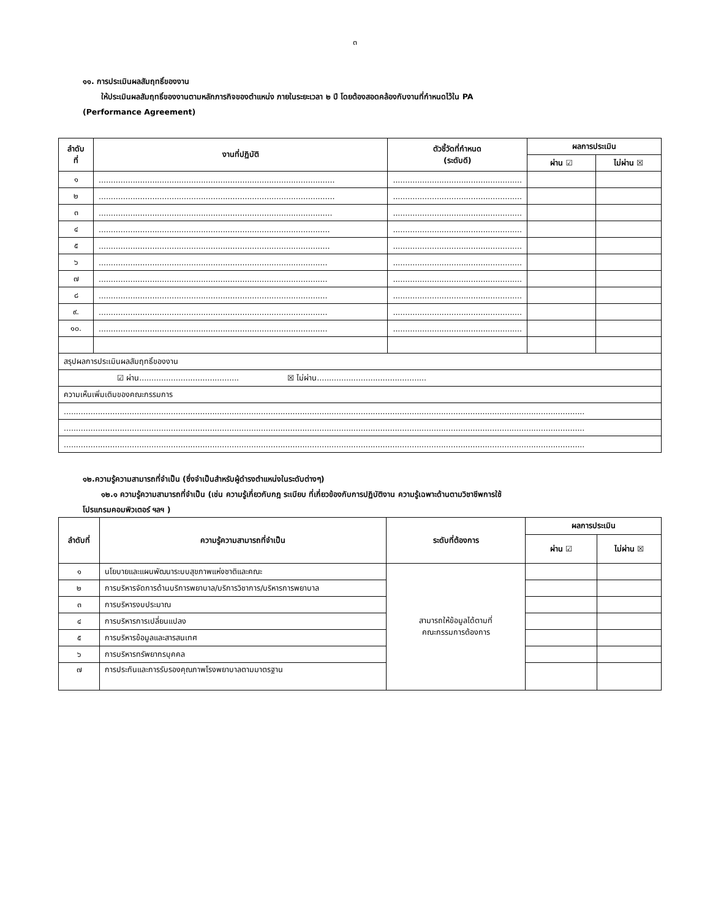๓
๑๑. การประเมินผลสัมฤทธิ์ของงาน
ให้ประเมินผลสัมฤทธิ์ของงานตามหลักภารกิจของตำแหน่ง ภายในระยะเวลา ๒ ปี โดยต้องสอดคล้องกับงานที่กำหนดไว้ใน PA
(Performance Agreement)
| ลำดับ ที่ | งานที่ปฏิบัติ | ตัวชี้วัดที่กำหนด (ระดับดี) | ผลการประเมิน | |
| --- | --- | --- | --- | --- |
| | | | ผ่าน ☑ | ไม่ผ่าน ☒ |
| ๑ | ................................................................................................. | ..................................................... | | |
| ๒ | ................................................................................................. | ..................................................... | | |
| ๓ | ................................................................................................ | ..................................................... | | |
| ๔ | ............................................................................................... | ..................................................... | | |
| ๕ | ............................................................................................... | ..................................................... | | |
| ๖ | .............................................................................................. | ..................................................... | | |
| ๗ | .............................................................................................. | ..................................................... | | |
| ๘ | .............................................................................................. | ..................................................... | | |
| ๙. | .............................................................................................. | ..................................................... | | |
| ๑๐. | .............................................................................................. | ..................................................... | | |
| สรุปผลการประเมินผลสัมฤทธิ์ของงาน | | | | |
| ☑ ผ่าน......................................... ☒ ไม่ผ่าน............................................. | | | | |
| ความเห็นเพิ่มเติมของคณะกรรมการ | | | | |
| ...................................................................................................................................................................................................................... | | | | |
| ...................................................................................................................................................................................................................... | | | | |
| ...................................................................................................................................................................................................................... | | | | |
๑๒.ความรู้ความสามารถที่จำเป็น (ซึ่งจำเป็นสำหรับผู้ดำรงตำแหน่งในระดับต่างๆ)
๑๒.๑ ความรู้ความสามารถที่จำเป็น (เช่น ความรู้เกี่ยวกับกฎ ระเบียบ ที่เกี่ยวข้องกับการปฏิบัติงาน ความรู้เฉพาะด้านตามวิชาชีพการใช้
โปรแกรมคอมพิวเตอร์ ฯลฯ )
| ลำดับที่ | ความรู้ความสามารถที่จำเป็น | ระดับที่ต้องการ | ผลการประเมิน | |
| --- | --- | --- | --- | --- |
| | | | ผ่าน ☑ | ไม่ผ่าน ☒ |
| ๑ | นโยบายและแผนพัฒนาระบบสุขภาพแห่งชาติและคณะ | สามารถให้ข้อมูลได้ตามที่ คณะกรรมการต้องการ | | |
| ๒ | การบริหารจัดการด้านบริการพยาบาล/บริการวิชาการ/บริหารการพยาบาล | | | |
| ๓ | การบริหารงบประมาณ | | | |
| ๔ | การบริหารการเปลี่ยนแปลง | | | |
| ๕ | การบริหารข้อมูลและสารสนเทศ | | | |
| ๖ | การบริหารทรัพยากรบุคคล | | | |
| ๗ | การประกันและการรับรองคุณภาพโรงพยาบาลตามมาตรฐาน | | | |